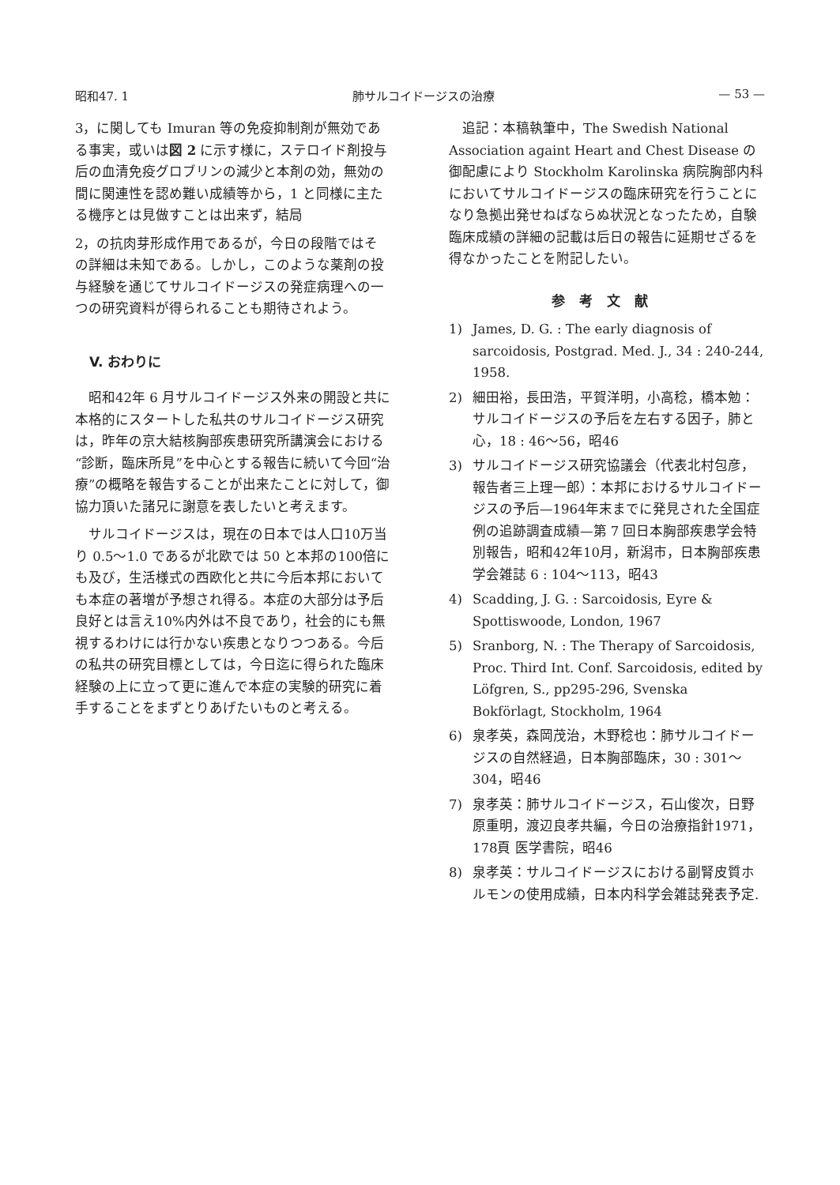昭和47. 1 肺サルコイドージスの治療 — 53 —
3，に関しても Imuran 等の免疫抑制剤が無効である事実，或いは図 2 に示す様に，ステロイド剤投与后の血清免疫グロブリンの減少と本剤の効，無効の間に関連性を認め難い成績等から，1 と同様に主たる機序とは見做すことは出来ず，結局
2，の抗肉芽形成作用であるが，今日の段階ではその詳細は未知である。しかし，このような薬剤の投与経験を通じてサルコイドージスの発症病理への一つの研究資料が得られることも期待されよう。
V. おわりに
　昭和42年 6 月サルコイドージス外来の開設と共に本格的にスタートした私共のサルコイドージス研究は，昨年の京大結核胸部疾患研究所講演会における“診断，臨床所見”を中心とする報告に続いて今回“治療”の概略を報告することが出来たことに対して，御協力頂いた諸兄に謝意を表したいと考えます。
　サルコイドージスは，現在の日本では人口10万当り 0.5〜1.0 であるが北欧では 50 と本邦の100倍にも及び，生活様式の西欧化と共に今后本邦においても本症の著増が予想され得る。本症の大部分は予后良好とは言え10%内外は不良であり，社会的にも無視するわけには行かない疾患となりつつある。今后の私共の研究目標としては，今日迄に得られた臨床経験の上に立って更に進んで本症の実験的研究に着手することをまずとりあげたいものと考える。
　追記：本稿執筆中，The Swedish National Association againt Heart and Chest Disease の御配慮により Stockholm Karolinska 病院胸部内科においてサルコイドージスの臨床研究を行うことになり急拠出発せねばならぬ状況となったため，自験臨床成績の詳細の記載は后日の報告に延期せざるを得なかったことを附記したい。
参考文献
1) James, D. G. : The early diagnosis of sarcoidosis, Postgrad. Med. J., 34 : 240-244, 1958.
2) 細田裕，長田浩，平賀洋明，小高稔，橋本勉：サルコイドージスの予后を左右する因子，肺と心，18 : 46〜56，昭46
3) サルコイドージス研究協議会（代表北村包彦，報告者三上理一郎）：本邦におけるサルコイドージスの予后—1964年末までに発見された全国症例の追跡調査成績—第 7 回日本胸部疾患学会特別報告，昭和42年10月，新潟市，日本胸部疾患学会雑誌 6 : 104〜113，昭43
4) Scadding, J. G. : Sarcoidosis, Eyre & Spottiswoode, London, 1967
5) Sranborg, N. : The Therapy of Sarcoidosis, Proc. Third Int. Conf. Sarcoidosis, edited by Löfgren, S., pp295-296, Svenska Bokförlagt, Stockholm, 1964
6) 泉孝英，森岡茂治，木野稔也：肺サルコイドージスの自然経過，日本胸部臨床，30 : 301〜304，昭46
7) 泉孝英：肺サルコイドージス，石山俊次，日野原重明，渡辺良孝共編，今日の治療指針1971，178頁 医学書院，昭46
8) 泉孝英：サルコイドージスにおける副腎皮質ホルモンの使用成績，日本内科学会雑誌発表予定.